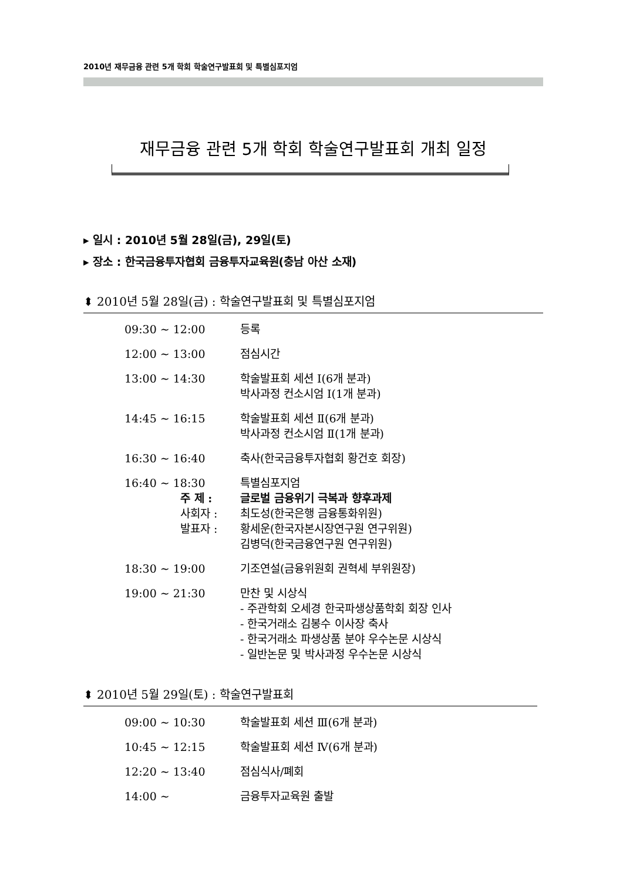2010년 재무금융 관련 5개 학회 학술연구발표회 및 특별심포지엄
재무금융 관련 5개 학회 학술연구발표회 개최 일정
▸ 일시 : 2010년 5월 28일(금), 29일(토)
▸ 장소 : 한국금융투자협회 금융투자교육원(충남 아산 소재)
⬍ 2010년 5월 28일(금) : 학술연구발표회 및 특별심포지엄
| 09:30 ~ 12:00 | 등록 |
| 12:00 ~ 13:00 | 점심시간 |
| 13:00 ~ 14:30 | 학술발표회 세션 Ⅰ(6개 분과) 박사과정 컨소시엄 Ⅰ(1개 분과) |
| 14:45 ~ 16:15 | 학술발표회 세션 Ⅱ(6개 분과) 박사과정 컨소시엄 Ⅱ(1개 분과) |
| 16:30 ~ 16:40 | 축사(한국금융투자협회 황건호 회장) |
| 16:40 ~ 18:30 주 제 : 사회자 : 발표자 : | 특별심포지엄 글로벌 금융위기 극복과 향후과제 최도성(한국은행 금융통화위원) 황세운(한국자본시장연구원 연구위원) 김병덕(한국금융연구원 연구위원) |
| 18:30 ~ 19:00 | 기조연설(금융위원회 권혁세 부위원장) |
| 19:00 ~ 21:30 | 만찬 및 시상식 - 주관학회 오세경 한국파생상품학회 회장 인사 - 한국거래소 김봉수 이사장 축사 - 한국거래소 파생상품 분야 우수논문 시상식 - 일반논문 및 박사과정 우수논문 시상식 |
⬍ 2010년 5월 29일(토) : 학술연구발표회
| 09:00 ~ 10:30 | 학술발표회 세션 Ⅲ(6개 분과) |
| 10:45 ~ 12:15 | 학술발표회 세션 Ⅳ(6개 분과) |
| 12:20 ~ 13:40 | 점심식사/폐회 |
| 14:00 ~ | 금융투자교육원 출발 |